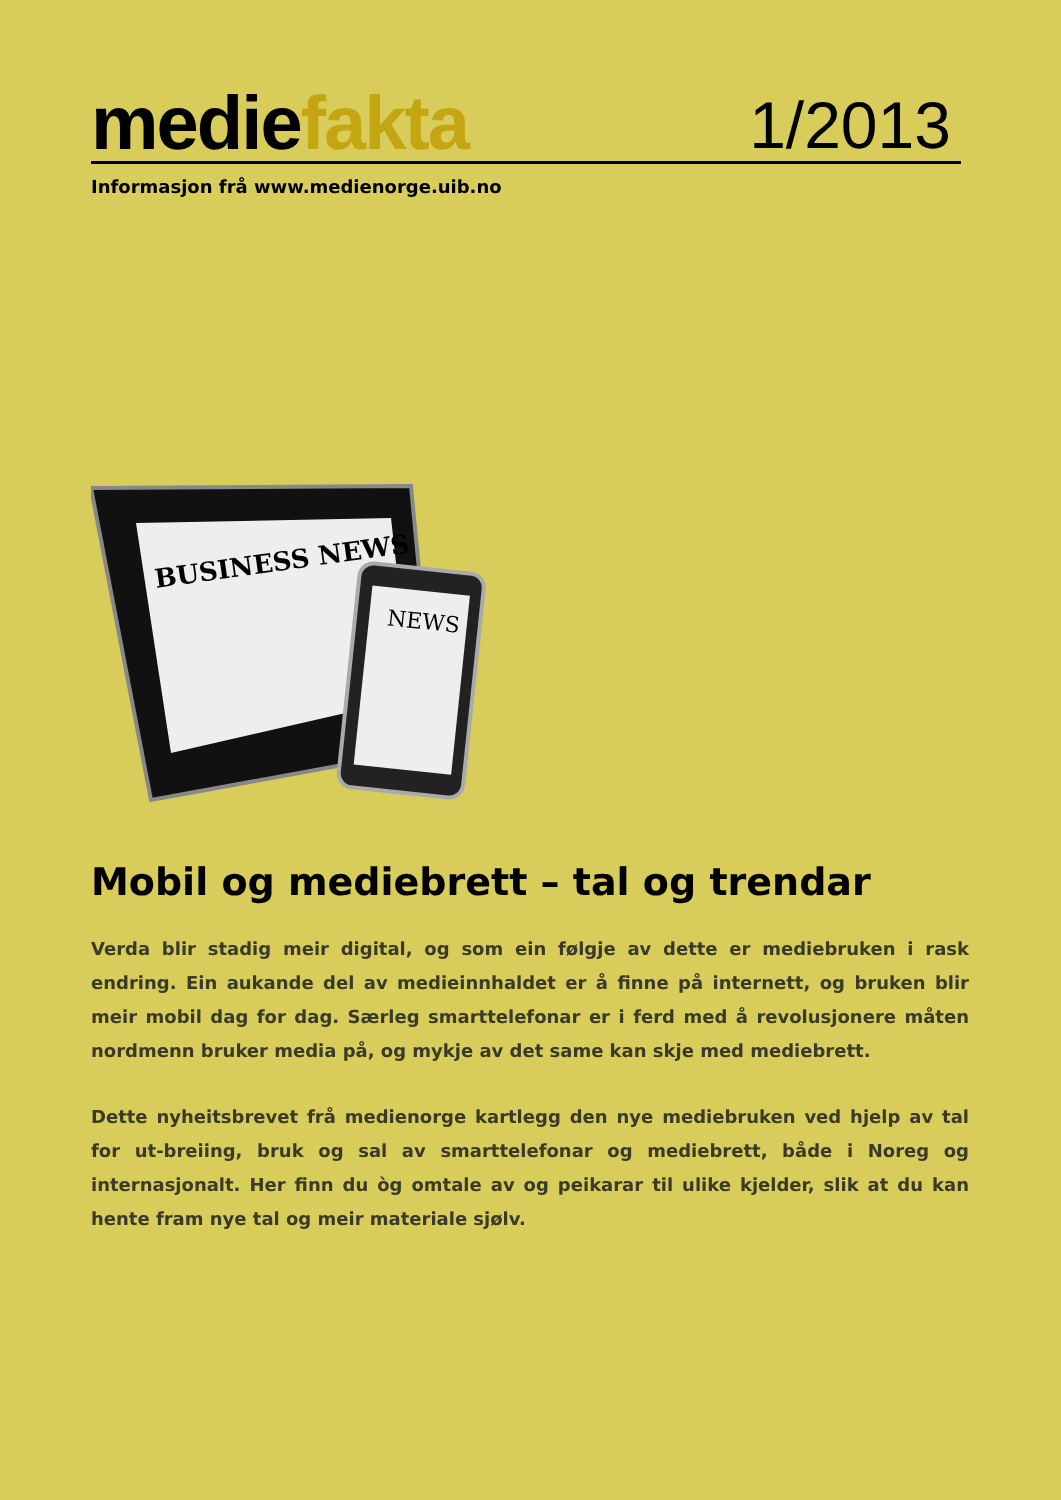mediefakta
1/2013
Informasjon frå www.medienorge.uib.no
BUSINESS NEWS
NEWS
Mobil og mediebrett – tal og trendar
Verda blir stadig meir digital, og som ein følgje av dette er mediebruken i rask endring. Ein aukande del av medieinnhaldet er å finne på internett, og bruken blir meir mobil dag for dag. Særleg smarttelefonar er i ferd med å revolusjonere måten nordmenn bruker media på, og mykje av det same kan skje med mediebrett.
Dette nyheitsbrevet frå medienorge kartlegg den nye mediebruken ved hjelp av tal for ut-breiing, bruk og sal av smarttelefonar og mediebrett, både i Noreg og internasjonalt. Her finn du òg omtale av og peikarar til ulike kjelder, slik at du kan hente fram nye tal og meir materiale sjølv.